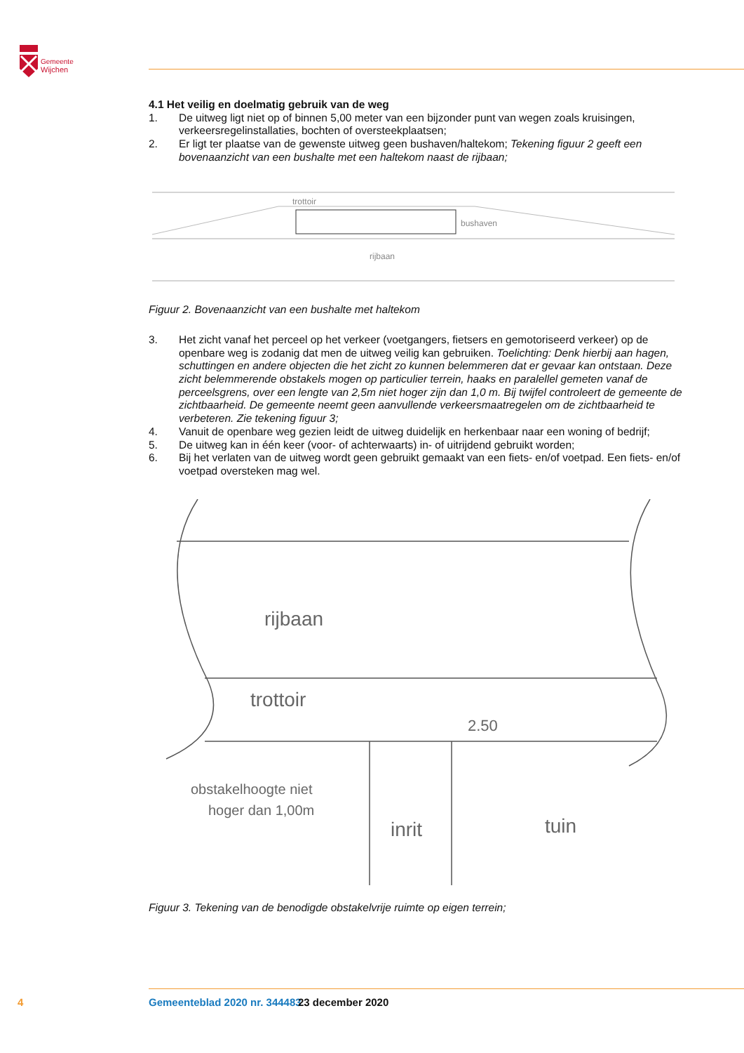Gemeente
Wijchen
4.1 Het veilig en doelmatig gebruik van de weg
1. De uitweg ligt niet op of binnen 5,00 meter van een bijzonder punt van wegen zoals kruisingen, verkeersregelinstallaties, bochten of oversteekplaatsen;
2. Er ligt ter plaatse van de gewenste uitweg geen bushaven/haltekom; Tekening figuur 2 geeft een bovenaanzicht van een bushalte met een haltekom naast de rijbaan;
trottoir
bushaven
rijbaan
Figuur 2. Bovenaanzicht van een bushalte met haltekom
3. Het zicht vanaf het perceel op het verkeer (voetgangers, fietsers en gemotoriseerd verkeer) op de openbare weg is zodanig dat men de uitweg veilig kan gebruiken. Toelichting: Denk hierbij aan hagen, schuttingen en andere objecten die het zicht zo kunnen belemmeren dat er gevaar kan ontstaan. Deze zicht belemmerende obstakels mogen op particulier terrein, haaks en paralellel gemeten vanaf de perceelsgrens, over een lengte van 2,5m niet hoger zijn dan 1,0 m. Bij twijfel controleert de gemeente de zichtbaarheid. De gemeente neemt geen aanvullende verkeersmaat­regelen om de zichtbaarheid te verbeteren. Zie tekening figuur 3;
4. Vanuit de openbare weg gezien leidt de uitweg duidelijk en herkenbaar naar een woning of bedrijf;
5. De uitweg kan in één keer (voor- of achterwaarts) in- of uitrijdend gebruikt worden;
6. Bij het verlaten van de uitweg wordt geen gebruikt gemaakt van een fiets- en/of voetpad. Een fiets- en/of voetpad oversteken mag wel.
rijbaan
trottoir
2.50
obstakelhoogte niet
hoger dan 1,00m
inrit
tuin
Figuur 3. Tekening van de benodigde obstakelvrije ruimte op eigen terrein;
4 Gemeenteblad 2020 nr. 344483 23 december 2020